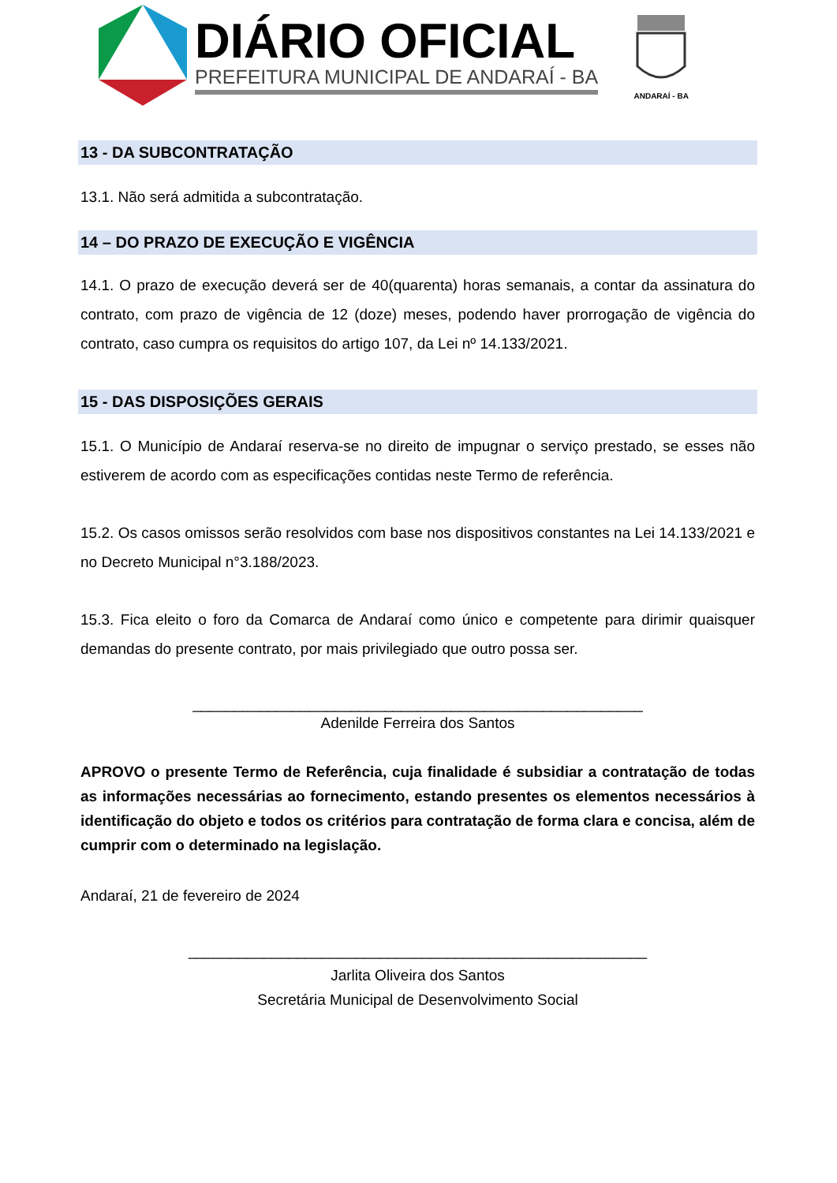DIÁRIO OFICIAL
PREFEITURA MUNICIPAL DE ANDARAÍ - BA
ANDARAÍ - BA
13 - DA SUBCONTRATAÇÃO
13.1. Não será admitida a subcontratação.
14 – DO PRAZO DE EXECUÇÃO E VIGÊNCIA
14.1. O prazo de execução deverá ser de 40(quarenta) horas semanais, a contar da assinatura do contrato, com prazo de vigência de 12 (doze) meses, podendo haver prorrogação de vigência do contrato, caso cumpra os requisitos do artigo 107, da Lei nº 14.133/2021.
15 - DAS DISPOSIÇÕES GERAIS
15.1. O Município de Andaraí reserva-se no direito de impugnar o serviço prestado, se esses não estiverem de acordo com as especificações contidas neste Termo de referência.
15.2. Os casos omissos serão resolvidos com base nos dispositivos constantes na Lei 14.133/2021 e no Decreto Municipal n°3.188/2023.
15.3. Fica eleito o foro da Comarca de Andaraí como único e competente para dirimir quaisquer demandas do presente contrato, por mais privilegiado que outro possa ser.
______________________________________________________
Adenilde Ferreira dos Santos
APROVO o presente Termo de Referência, cuja finalidade é subsidiar a contratação de todas as informações necessárias ao fornecimento, estando presentes os elementos necessários à identificação do objeto e todos os critérios para contratação de forma clara e concisa, além de cumprir com o determinado na legislação.
Andaraí, 21 de fevereiro de 2024
_______________________________________________________
Jarlita Oliveira dos Santos
Secretária Municipal de Desenvolvimento Social